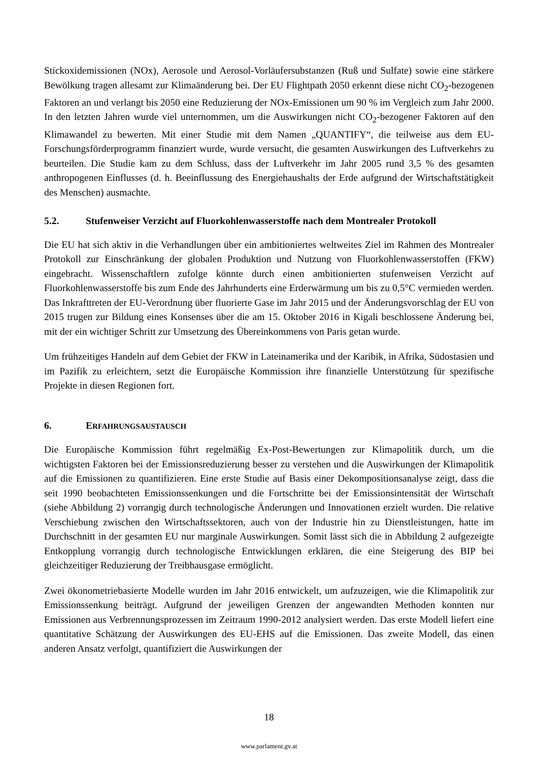Stickoxidemissionen (NOx), Aerosole und Aerosol-Vorläufersubstanzen (Ruß und Sulfate) sowie eine stärkere Bewölkung tragen allesamt zur Klimaänderung bei. Der EU Flightpath 2050 erkennt diese nicht CO<sub>2</sub>-bezogenen Faktoren an und verlangt bis 2050 eine Reduzierung der NOx-Emissionen um 90 % im Vergleich zum Jahr 2000. In den letzten Jahren wurde viel unternommen, um die Auswirkungen nicht CO<sub>2</sub>-bezogener Faktoren auf den Klimawandel zu bewerten. Mit einer Studie mit dem Namen „QUANTIFY“, die teilweise aus dem EU-Forschungsförderprogramm finanziert wurde, wurde versucht, die gesamten Auswirkungen des Luftverkehrs zu beurteilen. Die Studie kam zu dem Schluss, dass der Luftverkehr im Jahr 2005 rund 3,5 % des gesamten anthropogenen Einflusses (d. h. Beeinflussung des Energiehaushalts der Erde aufgrund der Wirtschaftstätigkeit des Menschen) ausmachte.
5.2. Stufenweiser Verzicht auf Fluorkohlenwasserstoffe nach dem Montrealer Protokoll
Die EU hat sich aktiv in die Verhandlungen über ein ambitioniertes weltweites Ziel im Rahmen des Montrealer Protokoll zur Einschränkung der globalen Produktion und Nutzung von Fluorkohlenwasserstoffen (FKW) eingebracht. Wissenschaftlern zufolge könnte durch einen ambitionierten stufenweisen Verzicht auf Fluorkohlenwasserstoffe bis zum Ende des Jahrhunderts eine Erderwärmung um bis zu 0,5°C vermieden werden. Das Inkrafttreten der EU-Verordnung über fluorierte Gase im Jahr 2015 und der Änderungsvorschlag der EU von 2015 trugen zur Bildung eines Konsenses über die am 15. Oktober 2016 in Kigali beschlossene Änderung bei, mit der ein wichtiger Schritt zur Umsetzung des Übereinkommens von Paris getan wurde.
Um frühzeitiges Handeln auf dem Gebiet der FKW in Lateinamerika und der Karibik, in Afrika, Südostasien und im Pazifik zu erleichtern, setzt die Europäische Kommission ihre finanzielle Unterstützung für spezifische Projekte in diesen Regionen fort.
6. ERFAHRUNGSAUSTAUSCH
Die Europäische Kommission führt regelmäßig Ex-Post-Bewertungen zur Klimapolitik durch, um die wichtigsten Faktoren bei der Emissionsreduzierung besser zu verstehen und die Auswirkungen der Klimapolitik auf die Emissionen zu quantifizieren. Eine erste Studie auf Basis einer Dekompositionsanalyse zeigt, dass die seit 1990 beobachteten Emissionssenkungen und die Fortschritte bei der Emissionsintensität der Wirtschaft (siehe Abbildung 2) vorrangig durch technologische Änderungen und Innovationen erzielt wurden. Die relative Verschiebung zwischen den Wirtschaftssektoren, auch von der Industrie hin zu Dienstleistungen, hatte im Durchschnitt in der gesamten EU nur marginale Auswirkungen. Somit lässt sich die in Abbildung 2 aufgezeigte Entkopplung vorrangig durch technologische Entwicklungen erklären, die eine Steigerung des BIP bei gleichzeitiger Reduzierung der Treibhausgase ermöglicht.
Zwei ökonometriebasierte Modelle wurden im Jahr 2016 entwickelt, um aufzuzeigen, wie die Klimapolitik zur Emissionssenkung beiträgt. Aufgrund der jeweiligen Grenzen der angewandten Methoden konnten nur Emissionen aus Verbrennungsprozessen im Zeitraum 1990-2012 analysiert werden. Das erste Modell liefert eine quantitative Schätzung der Auswirkungen des EU-EHS auf die Emissionen. Das zweite Modell, das einen anderen Ansatz verfolgt, quantifiziert die Auswirkungen der
18
www.parlament.gv.at